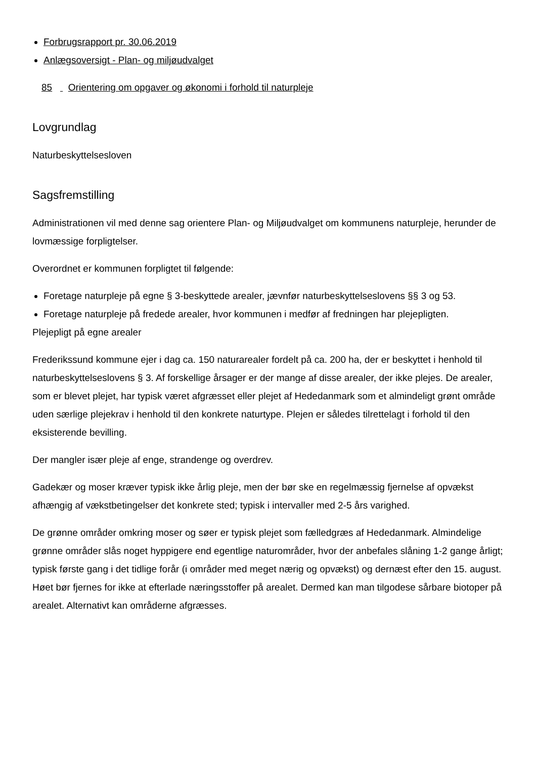Forbrugsrapport pr. 30.06.2019
Anlægsoversigt - Plan- og miljøudvalget
85 Orientering om opgaver og økonomi i forhold til naturpleje
Lovgrundlag
Naturbeskyttelsesloven
Sagsfremstilling
Administrationen vil med denne sag orientere Plan- og Miljøudvalget om kommunens naturpleje, herunder de lovmæssige forpligtelser.
Overordnet er kommunen forpligtet til følgende:
Foretage naturpleje på egne § 3-beskyttede arealer, jævnfør naturbeskyttelseslovens §§ 3 og 53.
Foretage naturpleje på fredede arealer, hvor kommunen i medfør af fredningen har plejepligten.
Plejepligt på egne arealer
Frederikssund kommune ejer i dag ca. 150 naturarealer fordelt på ca. 200 ha, der er beskyttet i henhold til naturbeskyttelseslovens § 3. Af forskellige årsager er der mange af disse arealer, der ikke plejes. De arealer, som er blevet plejet, har typisk været afgræsset eller plejet af Hededanmark som et almindeligt grønt område uden særlige plejekrav i henhold til den konkrete naturtype. Plejen er således tilrettelagt i forhold til den eksisterende bevilling.
Der mangler især pleje af enge, strandenge og overdrev.
Gadekær og moser kræver typisk ikke årlig pleje, men der bør ske en regelmæssig fjernelse af opvækst afhængig af vækstbetingelser det konkrete sted; typisk i intervaller med 2-5 års varighed.
De grønne områder omkring moser og søer er typisk plejet som fælledgræs af Hededanmark. Almindelige grønne områder slås noget hyppigere end egentlige naturområder, hvor der anbefales slåning 1-2 gange årligt; typisk første gang i det tidlige forår (i områder med meget nærig og opvækst) og dernæst efter den 15. august. Høet bør fjernes for ikke at efterlade næringsstoffer på arealet. Dermed kan man tilgodese sårbare biotoper på arealet. Alternativt kan områderne afgræsses.